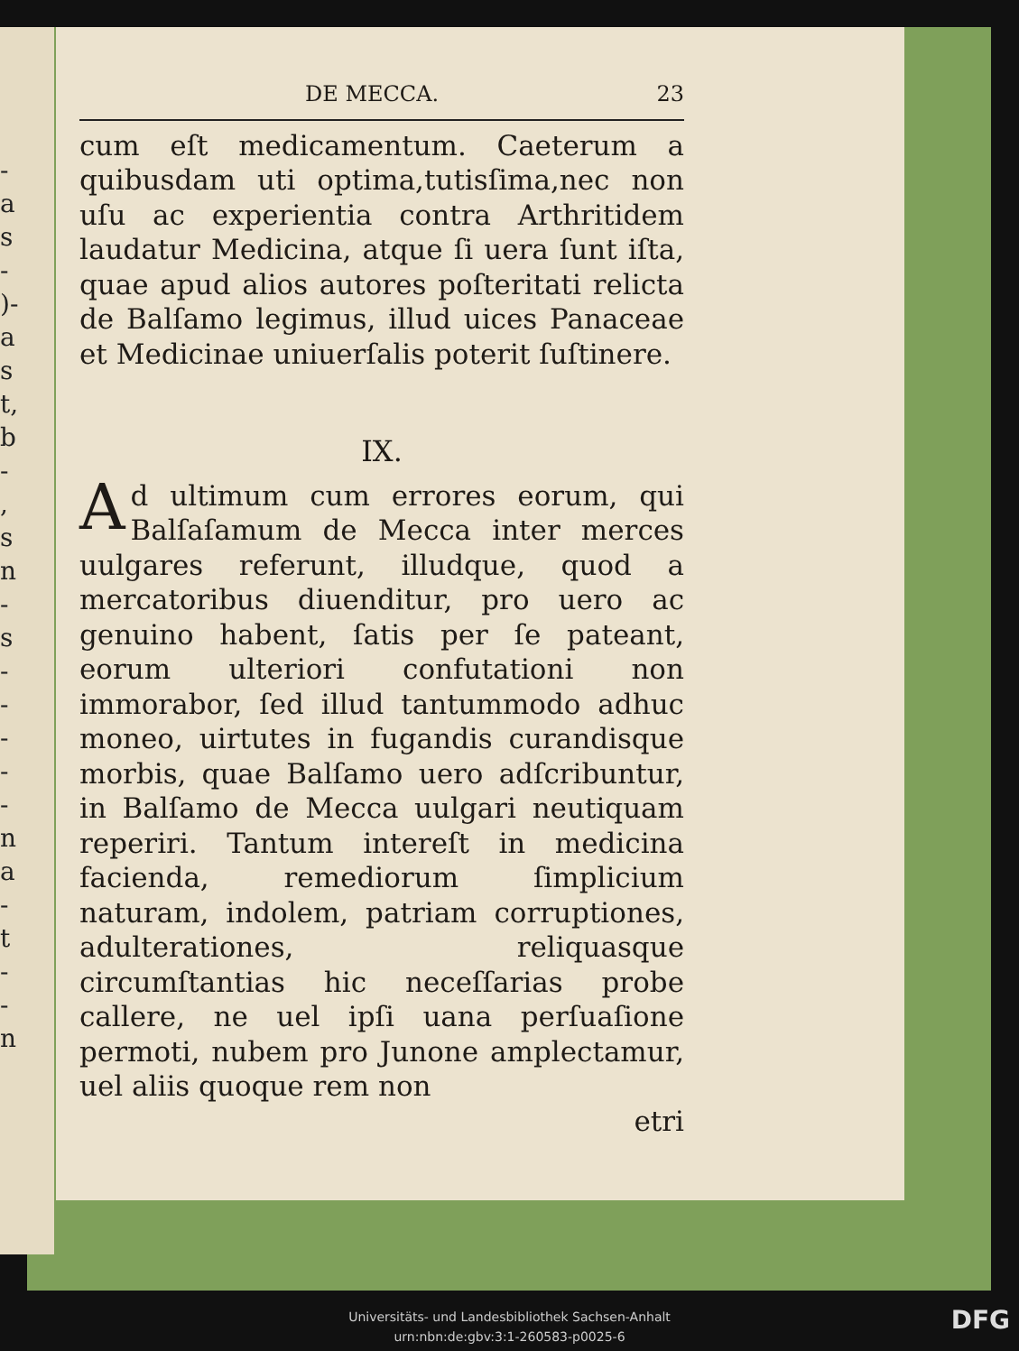-
a
s
-
)-
a
s
t,
b
-
,
s
n
-
s
-
-
-
-
-
n
a
-
t
-
-
n
DE MECCA. 23
cum eſt medicamentum. Caeterum a quibusdam uti optima,tutisſima,nec non uſu ac experientia contra Arthritidem laudatur Medicina, atque ſi uera ſunt iſta, quae apud alios autores poſteritati relicta de Balſamo legimus, illud uices Panaceae et Medicinae uniuerſalis poterit ſuſtinere.
IX.
Ad ultimum cum errores eorum, qui Balſaſamum de Mecca inter merces uulgares referunt, illudque, quod a mercatoribus diuenditur, pro uero ac genuino habent, ſatis per ſe pateant, eorum ulteriori confutationi non immorabor, ſed illud tantummodo adhuc moneo, uirtutes in fugandis curandisque morbis, quae Balſamo uero adſcribuntur, in Balſamo de Mecca uulgari neutiquam reperiri. Tantum intereſt in medicina facienda, remediorum ſimplicium naturam, indolem, patriam corruptiones, adulterationes, reliquasque circumſtantias hic neceſſarias probe callere, ne uel ipſi uana perſuaſione permoti, nubem pro Junone amplectamur, uel aliis quoque rem non
etri
Universitäts- und Landesbibliothek Sachsen-Anhalt
urn:nbn:de:gbv:3:1-260583-p0025-6
DFG